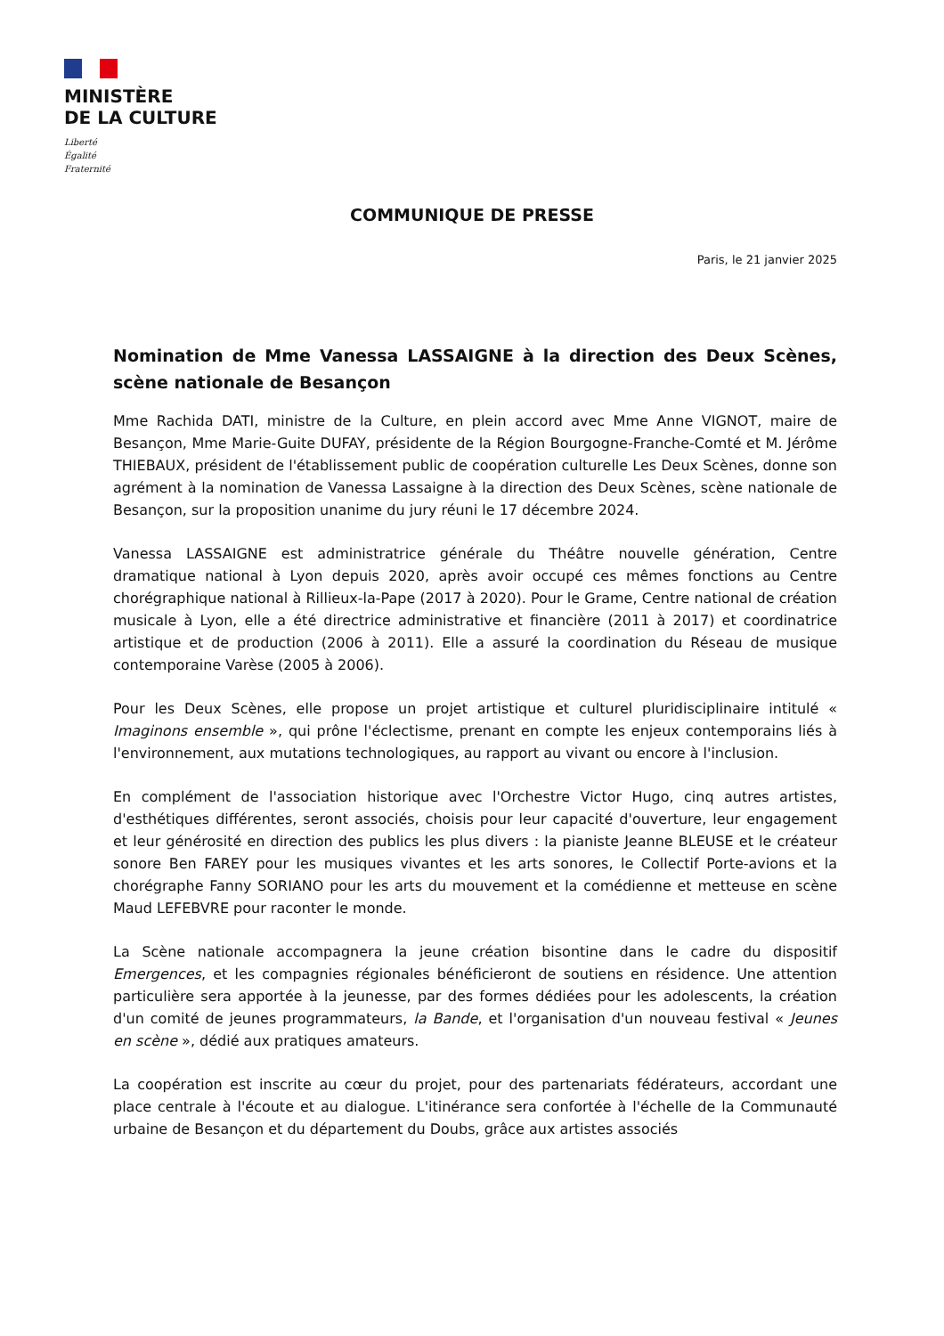MINISTÈRE
DE LA CULTURE
Liberté
Égalité
Fraternité
COMMUNIQUE DE PRESSE
Paris, le 21 janvier 2025
Nomination de Mme Vanessa LASSAIGNE à la direction des Deux Scènes, scène nationale de Besançon
Mme Rachida DATI, ministre de la Culture, en plein accord avec Mme Anne VIGNOT, maire de Besançon, Mme Marie-Guite DUFAY, présidente de la Région Bourgogne-Franche-Comté et M. Jérôme THIEBAUX, président de l'établissement public de coopération culturelle Les Deux Scènes, donne son agrément à la nomination de Vanessa Lassaigne à la direction des Deux Scènes, scène nationale de Besançon, sur la proposition unanime du jury réuni le 17 décembre 2024.
Vanessa LASSAIGNE est administratrice générale du Théâtre nouvelle génération, Centre dramatique national à Lyon depuis 2020, après avoir occupé ces mêmes fonctions au Centre chorégraphique national à Rillieux-la-Pape (2017 à 2020). Pour le Grame, Centre national de création musicale à Lyon, elle a été directrice administrative et financière (2011 à 2017) et coordinatrice artistique et de production (2006 à 2011). Elle a assuré la coordination du Réseau de musique contemporaine Varèse (2005 à 2006).
Pour les Deux Scènes, elle propose un projet artistique et culturel pluridisciplinaire intitulé « Imaginons ensemble », qui prône l'éclectisme, prenant en compte les enjeux contemporains liés à l'environnement, aux mutations technologiques, au rapport au vivant ou encore à l'inclusion.
En complément de l'association historique avec l'Orchestre Victor Hugo, cinq autres artistes, d'esthétiques différentes, seront associés, choisis pour leur capacité d'ouverture, leur engagement et leur générosité en direction des publics les plus divers : la pianiste Jeanne BLEUSE et le créateur sonore Ben FAREY pour les musiques vivantes et les arts sonores, le Collectif Porte-avions et la chorégraphe Fanny SORIANO pour les arts du mouvement et la comédienne et metteuse en scène Maud LEFEBVRE pour raconter le monde.
La Scène nationale accompagnera la jeune création bisontine dans le cadre du dispositif Emergences, et les compagnies régionales bénéficieront de soutiens en résidence. Une attention particulière sera apportée à la jeunesse, par des formes dédiées pour les adolescents, la création d'un comité de jeunes programmateurs, la Bande, et l'organisation d'un nouveau festival « Jeunes en scène », dédié aux pratiques amateurs.
La coopération est inscrite au cœur du projet, pour des partenariats fédérateurs, accordant une place centrale à l'écoute et au dialogue. L'itinérance sera confortée à l'échelle de la Communauté urbaine de Besançon et du département du Doubs, grâce aux artistes associés